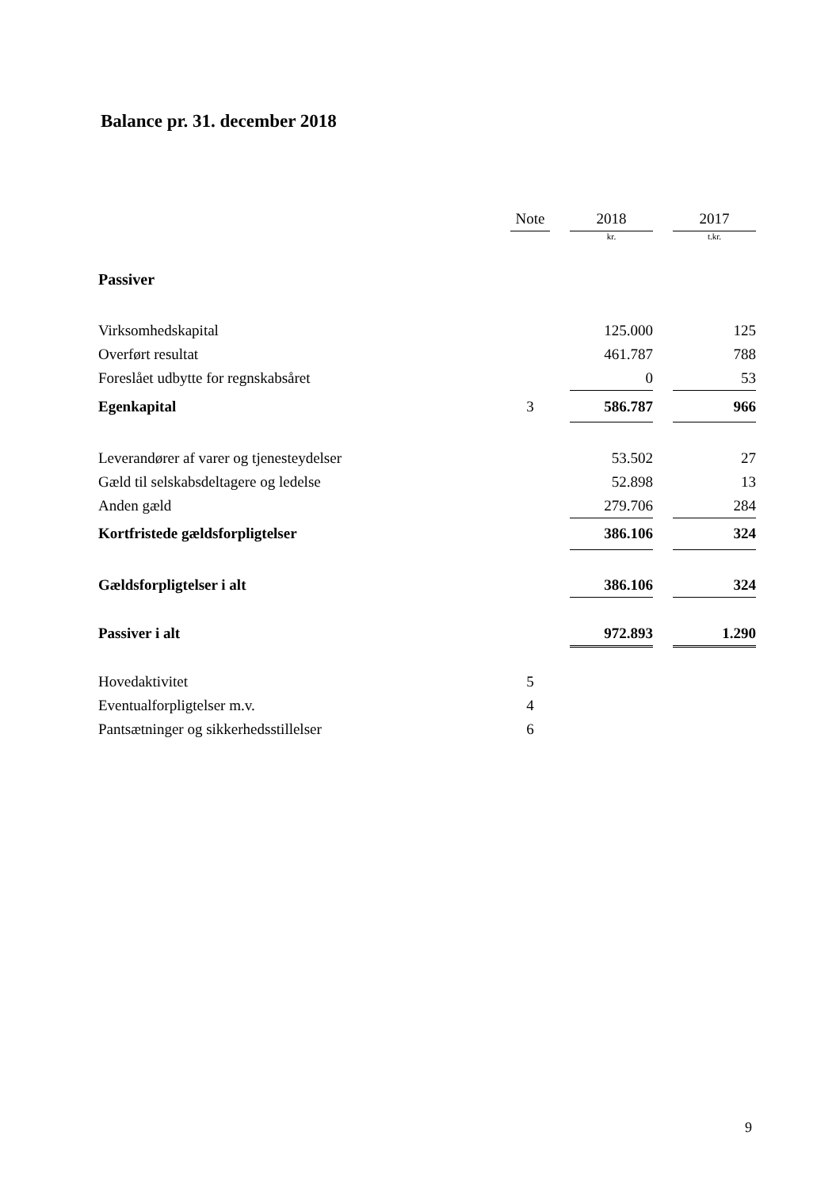Balance pr. 31. december 2018
| | Note | | 2018 | | 2017 |
| | | | kr. | | t.kr. |
| Passiver | | | | | |
| Virksomhedskapital | | | 125.000 | | 125 |
| Overført resultat | | | 461.787 | | 788 |
| Foreslået udbytte for regnskabsåret | | | 0 | | 53 |
| Egenkapital | 3 | | 586.787 | | 966 |
| Leverandører af varer og tjenesteydelser | | | 53.502 | | 27 |
| Gæld til selskabsdeltagere og ledelse | | | 52.898 | | 13 |
| Anden gæld | | | 279.706 | | 284 |
| Kortfristede gældsforpligtelser | | | 386.106 | | 324 |
| Gældsforpligtelser i alt | | | 386.106 | | 324 |
| Passiver i alt | | | 972.893 | | 1.290 |
| Hovedaktivitet | 5 | | | | |
| Eventualforpligtelser m.v. | 4 | | | | |
| Pantsætninger og sikkerhedsstillelser | 6 | | | | |
9